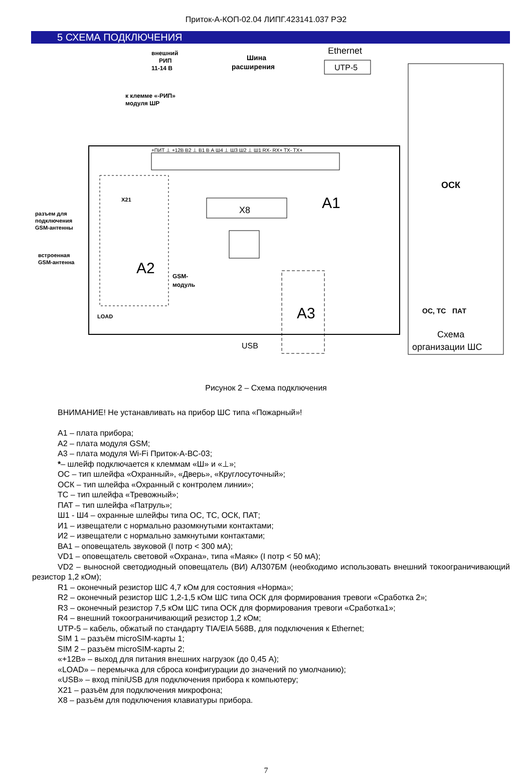Приток-А-КОП-02.04 ЛИПГ.423141.037 РЭ2
5 СХЕМА ПОДКЛЮЧЕНИЯ
+ПИТ ⊥ +12В В2 ⊥ В1 В А Ш4 ⊥ Ш3 Ш2 ⊥ Ш1 RX- RX+ TX- TX+
A2
A1
A3
X8
внешний
РИП
11-14 В
к клемме «-РИП»
модуля ШР
Шина
расширения
Ethernet
UTP-5
разъем для
подключения
GSM-антенны
встроенная
GSM-антенна
GSM-
модуль
LOAD
USB
X21
ОСК
ПАТ
ОС, ТС
Схема
организации ШС
Рисунок 2 – Схема подключения
ВНИМАНИЕ! Не устанавливать на прибор ШС типа «Пожарный»!
А1 – плата прибора;
А2 – плата модуля GSM;
А3 – плата модуля Wi-Fi Приток-А-ВС-03;
*– шлейф подключается к клеммам «Ш» и «⊥»;
ОС – тип шлейфа «Охранный», «Дверь», «Круглосуточный»;
ОСК – тип шлейфа «Охранный с контролем линии»;
ТС – тип шлейфа «Тревожный»;
ПАТ – тип шлейфа «Патруль»;
Ш1 - Ш4 – охранные шлейфы типа ОС, ТС, ОСК, ПАТ;
И1 – извещатели с нормально разомкнутыми контактами;
И2 – извещатели с нормально замкнутыми контактами;
ВА1 – оповещатель звуковой (I потр < 300 мА);
VD1 – оповещатель световой «Охрана», типа «Маяк» (I потр < 50 мА);
VD2 – выносной светодиодный оповещатель (ВИ) АЛ307БМ (необходимо использовать внешний токоограничивающий резистор 1,2 кОм);
R1 – оконечный резистор ШС 4,7 кОм для состояния «Норма»;
R2 – оконечный резистор ШС 1,2-1,5 кОм ШС типа ОСК для формирования тревоги «Сработка 2»;
R3 – оконечный резистор 7,5 кОм ШС типа ОСК для формирования тревоги «Сработка1»;
R4 – внешний токоограничивающий резистор 1,2 кОм;
UTP-5 – кабель, обжатый по стандарту TIA/EIA 568B, для подключения к Ethernet;
SIM 1 – разъём microSIM-карты 1;
SIM 2 – разъём microSIM-карты 2;
«+12В» – выход для питания внешних нагрузок (до 0,45 А);
«LOAD» – перемычка для сброса конфигурации до значений по умолчанию);
«USB» – вход miniUSB для подключения прибора к компьютеру;
X21 – разъём для подключения микрофона;
X8 – разъём для подключения клавиатуры прибора.
7